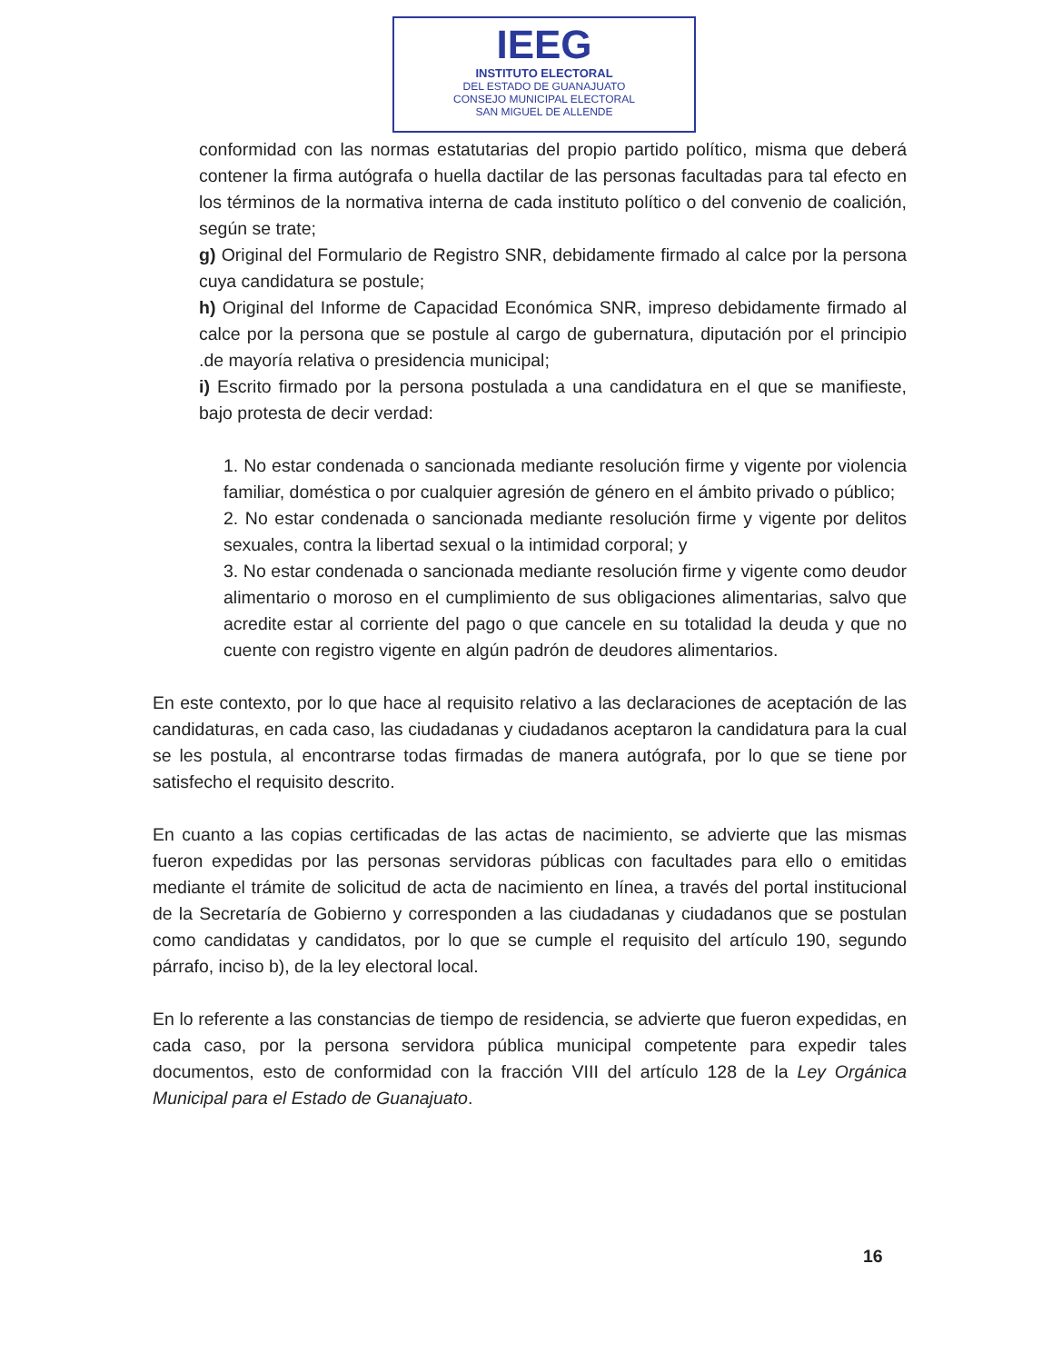IEEG
INSTITUTO ELECTORAL
DEL ESTADO DE GUANAJUATO
CONSEJO MUNICIPAL ELECTORAL
SAN MIGUEL DE ALLENDE
conformidad con las normas estatutarias del propio partido político, misma que deberá contener la firma autógrafa o huella dactilar de las personas facultadas para tal efecto en los términos de la normativa interna de cada instituto político o del convenio de coalición, según se trate;
g) Original del Formulario de Registro SNR, debidamente firmado al calce por la persona cuya candidatura se postule;
h) Original del Informe de Capacidad Económica SNR, impreso debidamente firmado al calce por la persona que se postule al cargo de gubernatura, diputación por el principio .de mayoría relativa o presidencia municipal;
i) Escrito firmado por la persona postulada a una candidatura en el que se manifieste, bajo protesta de decir verdad:
1. No estar condenada o sancionada mediante resolución firme y vigente por violencia familiar, doméstica o por cualquier agresión de género en el ámbito privado o público;
2. No estar condenada o sancionada mediante resolución firme y vigente por delitos sexuales, contra la libertad sexual o la intimidad corporal; y
3. No estar condenada o sancionada mediante resolución firme y vigente como deudor alimentario o moroso en el cumplimiento de sus obligaciones alimentarias, salvo que acredite estar al corriente del pago o que cancele en su totalidad la deuda y que no cuente con registro vigente en algún padrón de deudores alimentarios.
En este contexto, por lo que hace al requisito relativo a las declaraciones de aceptación de las candidaturas, en cada caso, las ciudadanas y ciudadanos aceptaron la candidatura para la cual se les postula, al encontrarse todas firmadas de manera autógrafa, por lo que se tiene por satisfecho el requisito descrito.
En cuanto a las copias certificadas de las actas de nacimiento, se advierte que las mismas fueron expedidas por las personas servidoras públicas con facultades para ello o emitidas mediante el trámite de solicitud de acta de nacimiento en línea, a través del portal institucional de la Secretaría de Gobierno y corresponden a las ciudadanas y ciudadanos que se postulan como candidatas y candidatos, por lo que se cumple el requisito del artículo 190, segundo párrafo, inciso b), de la ley electoral local.
En lo referente a las constancias de tiempo de residencia, se advierte que fueron expedidas, en cada caso, por la persona servidora pública municipal competente para expedir tales documentos, esto de conformidad con la fracción VIII del artículo 128 de la Ley Orgánica Municipal para el Estado de Guanajuato.
16